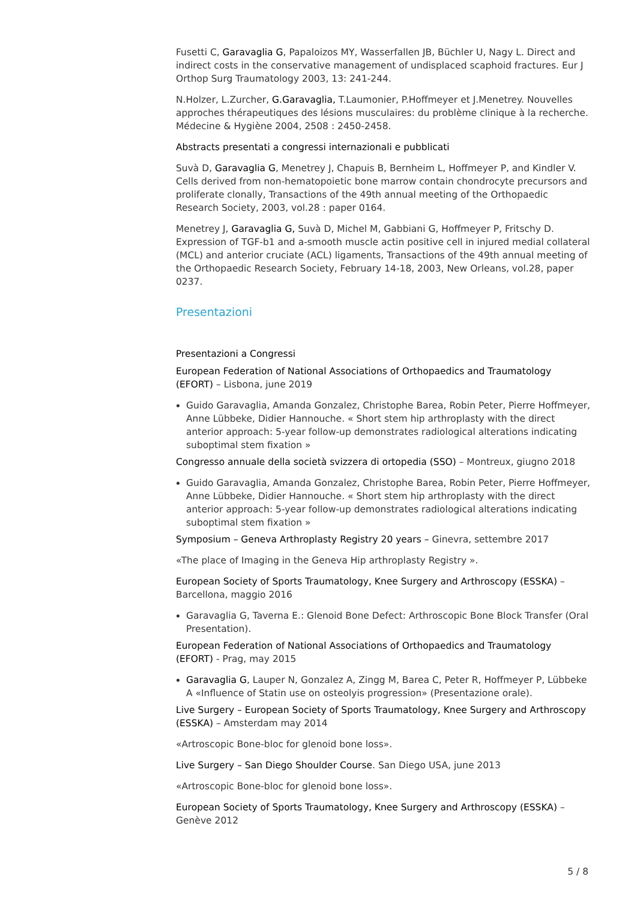Fusetti C, Garavaglia G, Papaloizos MY, Wasserfallen JB, Büchler U, Nagy L. Direct and indirect costs in the conservative management of undisplaced scaphoid fractures. Eur J Orthop Surg Traumatology 2003, 13: 241-244.
N.Holzer, L.Zurcher, G.Garavaglia, T.Laumonier, P.Hoffmeyer et J.Menetrey. Nouvelles approches thérapeutiques des lésions musculaires: du problème clinique à la recherche. Médecine & Hygiène 2004, 2508 : 2450-2458.
Abstracts presentati a congressi internazionali e pubblicati
Suvà D, Garavaglia G, Menetrey J, Chapuis B, Bernheim L, Hoffmeyer P, and Kindler V. Cells derived from non-hematopoietic bone marrow contain chondrocyte precursors and proliferate clonally, Transactions of the 49th annual meeting of the Orthopaedic Research Society, 2003, vol.28 : paper 0164.
Menetrey J, Garavaglia G, Suvà D, Michel M, Gabbiani G, Hoffmeyer P, Fritschy D. Expression of TGF-b1 and a-smooth muscle actin positive cell in injured medial collateral (MCL) and anterior cruciate (ACL) ligaments, Transactions of the 49th annual meeting of the Orthopaedic Research Society, February 14-18, 2003, New Orleans, vol.28, paper 0237.
Presentazioni
Presentazioni a Congressi
European Federation of National Associations of Orthopaedics and Traumatology (EFORT) – Lisbona, june 2019
Guido Garavaglia, Amanda Gonzalez, Christophe Barea, Robin Peter, Pierre Hoffmeyer, Anne Lübbeke, Didier Hannouche. « Short stem hip arthroplasty with the direct anterior approach: 5-year follow-up demonstrates radiological alterations indicating suboptimal stem fixation »
Congresso annuale della società svizzera di ortopedia (SSO) – Montreux, giugno 2018
Guido Garavaglia, Amanda Gonzalez, Christophe Barea, Robin Peter, Pierre Hoffmeyer, Anne Lübbeke, Didier Hannouche. « Short stem hip arthroplasty with the direct anterior approach: 5-year follow-up demonstrates radiological alterations indicating suboptimal stem fixation »
Symposium – Geneva Arthroplasty Registry 20 years – Ginevra, settembre 2017
«The place of Imaging in the Geneva Hip arthroplasty Registry ».
European Society of Sports Traumatology, Knee Surgery and Arthroscopy (ESSKA) – Barcellona, maggio 2016
Garavaglia G, Taverna E.: Glenoid Bone Defect: Arthroscopic Bone Block Transfer (Oral Presentation).
European Federation of National Associations of Orthopaedics and Traumatology (EFORT) - Prag, may 2015
Garavaglia G, Lauper N, Gonzalez A, Zingg M, Barea C, Peter R, Hoffmeyer P, Lübbeke A «Influence of Statin use on osteolyis progression» (Presentazione orale).
Live Surgery – European Society of Sports Traumatology, Knee Surgery and Arthroscopy (ESSKA) – Amsterdam may 2014
«Artroscopic Bone-bloc for glenoid bone loss».
Live Surgery – San Diego Shoulder Course. San Diego USA, june 2013
«Artroscopic Bone-bloc for glenoid bone loss».
European Society of Sports Traumatology, Knee Surgery and Arthroscopy (ESSKA) – Genève 2012
5 / 8